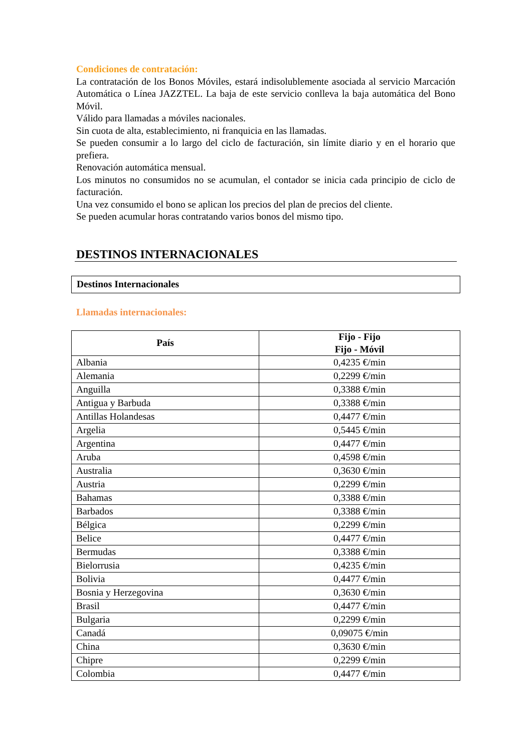Condiciones de contratación:
La contratación de los Bonos Móviles, estará indisolublemente asociada al servicio Marcación Automática o Línea JAZZTEL. La baja de este servicio conlleva la baja automática del Bono Móvil.
Válido para llamadas a móviles nacionales.
Sin cuota de alta, establecimiento, ni franquicia en las llamadas.
Se pueden consumir a lo largo del ciclo de facturación, sin límite diario y en el horario que prefiera.
Renovación automática mensual.
Los minutos no consumidos no se acumulan, el contador se inicia cada principio de ciclo de facturación.
Una vez consumido el bono se aplican los precios del plan de precios del cliente.
Se pueden acumular horas contratando varios bonos del mismo tipo.
DESTINOS INTERNACIONALES
Destinos Internacionales
Llamadas internacionales:
| País | Fijo - Fijo Fijo - Móvil |
| --- | --- |
| Albania | 0,4235 €/min |
| Alemania | 0,2299 €/min |
| Anguilla | 0,3388 €/min |
| Antigua y Barbuda | 0,3388 €/min |
| Antillas Holandesas | 0,4477 €/min |
| Argelia | 0,5445 €/min |
| Argentina | 0,4477 €/min |
| Aruba | 0,4598 €/min |
| Australia | 0,3630 €/min |
| Austria | 0,2299 €/min |
| Bahamas | 0,3388 €/min |
| Barbados | 0,3388 €/min |
| Bélgica | 0,2299 €/min |
| Belice | 0,4477 €/min |
| Bermudas | 0,3388 €/min |
| Bielorrusia | 0,4235 €/min |
| Bolivia | 0,4477 €/min |
| Bosnia y Herzegovina | 0,3630 €/min |
| Brasil | 0,4477 €/min |
| Bulgaria | 0,2299 €/min |
| Canadá | 0,09075 €/min |
| China | 0,3630 €/min |
| Chipre | 0,2299 €/min |
| Colombia | 0,4477 €/min |